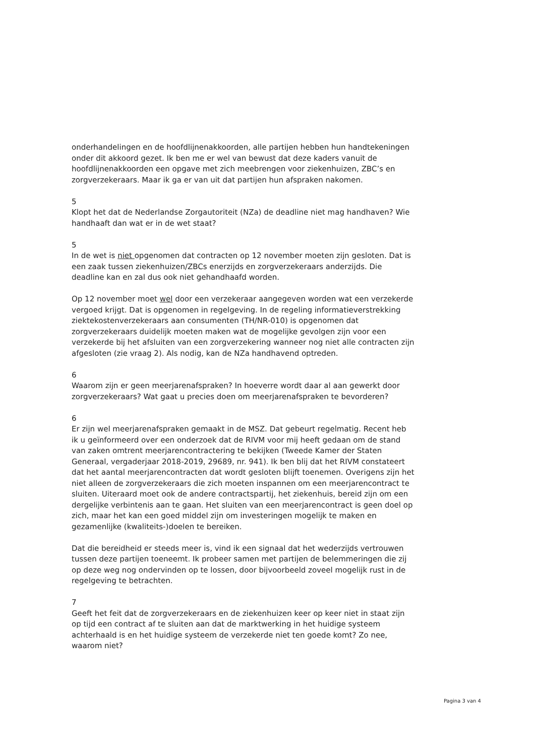onderhandelingen en de hoofdlijnenakkoorden, alle partijen hebben hun handtekeningen onder dit akkoord gezet. Ik ben me er wel van bewust dat deze kaders vanuit de hoofdlijnenakkoorden een opgave met zich meebrengen voor ziekenhuizen, ZBC’s en zorgverzekeraars. Maar ik ga er van uit dat partijen hun afspraken nakomen.
5
Klopt het dat de Nederlandse Zorgautoriteit (NZa) de deadline niet mag handhaven? Wie handhaaft dan wat er in de wet staat?
5
In de wet is niet opgenomen dat contracten op 12 november moeten zijn gesloten. Dat is een zaak tussen ziekenhuizen/ZBCs enerzijds en zorgverzekeraars anderzijds. Die deadline kan en zal dus ook niet gehandhaafd worden.
Op 12 november moet wel door een verzekeraar aangegeven worden wat een verzekerde vergoed krijgt. Dat is opgenomen in regelgeving. In de regeling informatieverstrekking ziektekostenverzekeraars aan consumenten (TH/NR-010) is opgenomen dat zorgverzekeraars duidelijk moeten maken wat de mogelijke gevolgen zijn voor een verzekerde bij het afsluiten van een zorgverzekering wanneer nog niet alle contracten zijn afgesloten (zie vraag 2). Als nodig, kan de NZa handhavend optreden.
6
Waarom zijn er geen meerjarenafspraken? In hoeverre wordt daar al aan gewerkt door zorgverzekeraars? Wat gaat u precies doen om meerjarenafspraken te bevorderen?
6
Er zijn wel meerjarenafspraken gemaakt in de MSZ. Dat gebeurt regelmatig. Recent heb ik u geïnformeerd over een onderzoek dat de RIVM voor mij heeft gedaan om de stand van zaken omtrent meerjarencontractering te bekijken (Tweede Kamer der Staten Generaal, vergaderjaar 2018-2019, 29689, nr. 941). Ik ben blij dat het RIVM constateert dat het aantal meerjarencontracten dat wordt gesloten blijft toenemen. Overigens zijn het niet alleen de zorgverzekeraars die zich moeten inspannen om een meerjarencontract te sluiten. Uiteraard moet ook de andere contractspartij, het ziekenhuis, bereid zijn om een dergelijke verbintenis aan te gaan. Het sluiten van een meerjarencontract is geen doel op zich, maar het kan een goed middel zijn om investeringen mogelijk te maken en gezamenlijke (kwaliteits-)doelen te bereiken.
Dat die bereidheid er steeds meer is, vind ik een signaal dat het wederzijds vertrouwen tussen deze partijen toeneemt. Ik probeer samen met partijen de belemmeringen die zij op deze weg nog ondervinden op te lossen, door bijvoorbeeld zoveel mogelijk rust in de regelgeving te betrachten.
7
Geeft het feit dat de zorgverzekeraars en de ziekenhuizen keer op keer niet in staat zijn op tijd een contract af te sluiten aan dat de marktwerking in het huidige systeem achterhaald is en het huidige systeem de verzekerde niet ten goede komt? Zo nee, waarom niet?
Pagina 3 van 4